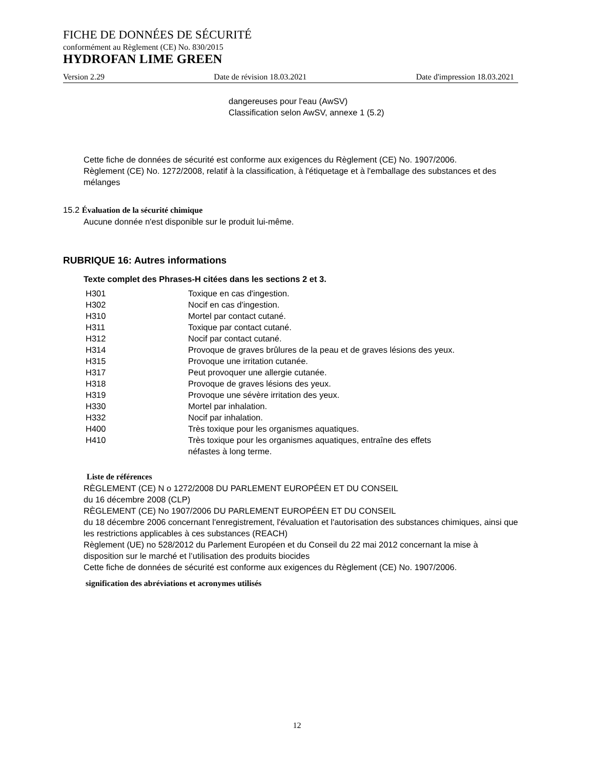FICHE DE DONNÉES DE SÉCURITÉ
conformément au Règlement (CE) No. 830/2015
HYDROFAN LIME GREEN
Version 2.29 Date de révision 18.03.2021 Date d'impression 18.03.2021
dangereuses pour l'eau (AwSV)
Classification selon AwSV, annexe 1 (5.2)
Cette fiche de données de sécurité est conforme aux exigences du Règlement (CE) No. 1907/2006.
Règlement (CE) No. 1272/2008, relatif à la classification, à l'étiquetage et à l'emballage des substances et des mélanges
15.2 Évaluation de la sécurité chimique
Aucune donnée n'est disponible sur le produit lui-même.
RUBRIQUE 16: Autres informations
Texte complet des Phrases-H citées dans les sections 2 et 3.
| H301 | Toxique en cas d'ingestion. |
| H302 | Nocif en cas d'ingestion. |
| H310 | Mortel par contact cutané. |
| H311 | Toxique par contact cutané. |
| H312 | Nocif par contact cutané. |
| H314 | Provoque de graves brûlures de la peau et de graves lésions des yeux. |
| H315 | Provoque une irritation cutanée. |
| H317 | Peut provoquer une allergie cutanée. |
| H318 | Provoque de graves lésions des yeux. |
| H319 | Provoque une sévère irritation des yeux. |
| H330 | Mortel par inhalation. |
| H332 | Nocif par inhalation. |
| H400 | Très toxique pour les organismes aquatiques. |
| H410 | Très toxique pour les organismes aquatiques, entraîne des effets néfastes à long terme. |
Liste de références
RÈGLEMENT (CE) N o 1272/2008 DU PARLEMENT EUROPÉEN ET DU CONSEIL
du 16 décembre 2008 (CLP)
RÈGLEMENT (CE) No 1907/2006 DU PARLEMENT EUROPÉEN ET DU CONSEIL
du 18 décembre 2006 concernant l'enregistrement, l'évaluation et l'autorisation des substances chimiques, ainsi que les restrictions applicables à ces substances (REACH)
Règlement (UE) no 528/2012 du Parlement Européen et du Conseil du 22 mai 2012 concernant la mise à disposition sur le marché et l’utilisation des produits biocides
Cette fiche de données de sécurité est conforme aux exigences du Règlement (CE) No. 1907/2006.
signification des abréviations et acronymes utilisés
12